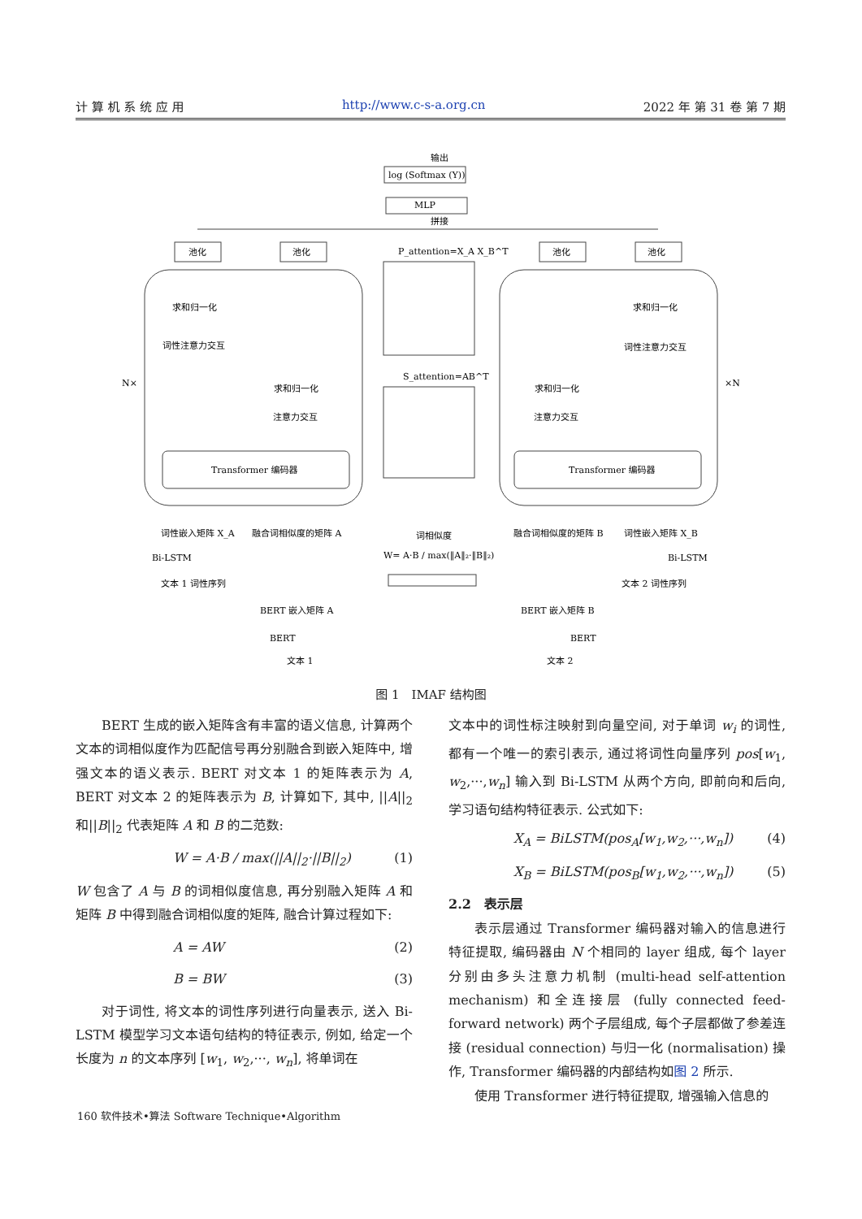计 算 机 系 统 应 用 http://www.c-s-a.org.cn 2022 年 第 31 卷 第 7 期
输出
log (Softmax (Y))
MLP
拼接
池化
池化
池化
池化
P_attention=X_A X_B^T
求和归一化
词性注意力交互
求和归一化
注意力交互
求和归一化
词性注意力交互
求和归一化
注意力交互
S_attention=AB^T
N×
×N
Transformer 编码器
Transformer 编码器
词性嵌入矩阵 X_A
融合词相似度的矩阵 A
融合词相似度的矩阵 B
词性嵌入矩阵 X_B
词相似度
W= A·B / max(‖A‖₂·‖B‖₂)
Bi-LSTM
Bi-LSTM
文本 1 词性序列
文本 2 词性序列
BERT 嵌入矩阵 A
BERT 嵌入矩阵 B
BERT
BERT
文本 1
文本 2
图 1　IMAF 结构图
BERT 生成的嵌入矩阵含有丰富的语义信息, 计算两个文本的词相似度作为匹配信号再分别融合到嵌入矩阵中, 增强文本的语义表示. BERT 对文本 1 的矩阵表示为 A, BERT 对文本 2 的矩阵表示为 B, 计算如下, 其中, ||A||<sub>2</sub> 和||B||<sub>2</sub> 代表矩阵 A 和 B 的二范数:
W = A·B / max(||A||<sub>2</sub>·||B||<sub>2</sub>) (1)
W 包含了 A 与 B 的词相似度信息, 再分别融入矩阵 A 和矩阵 B 中得到融合词相似度的矩阵, 融合计算过程如下:
A = AW (2)
B = BW (3)
对于词性, 将文本的词性序列进行向量表示, 送入 Bi-LSTM 模型学习文本语句结构的特征表示, 例如, 给定一个长度为 n 的文本序列 [w<sub>1</sub>, w<sub>2</sub>,···, w<sub>n</sub>], 将单词在
文本中的词性标注映射到向量空间, 对于单词 w<sub>i</sub> 的词性, 都有一个唯一的索引表示, 通过将词性向量序列 pos[w<sub>1</sub>, w<sub>2</sub>,···,w<sub>n</sub>] 输入到 Bi-LSTM 从两个方向, 即前向和后向, 学习语句结构特征表示. 公式如下:
X<sub>A</sub> = BiLSTM(pos<sub>A</sub>[w<sub>1</sub>,w<sub>2</sub>,···,w<sub>n</sub>]) (4)
X<sub>B</sub> = BiLSTM(pos<sub>B</sub>[w<sub>1</sub>,w<sub>2</sub>,···,w<sub>n</sub>]) (5)
2.2　表示层
表示层通过 Transformer 编码器对输入的信息进行特征提取, 编码器由 N 个相同的 layer 组成, 每个 layer 分别由多头注意力机制 (multi-head self-attention mechanism) 和全连接层 (fully connected feed-forward network) 两个子层组成, 每个子层都做了参差连接 (residual connection) 与归一化 (normalisation) 操作, Transformer 编码器的内部结构如图 2 所示.
使用 Transformer 进行特征提取, 增强输入信息的
160 软件技术•算法 Software Technique•Algorithm